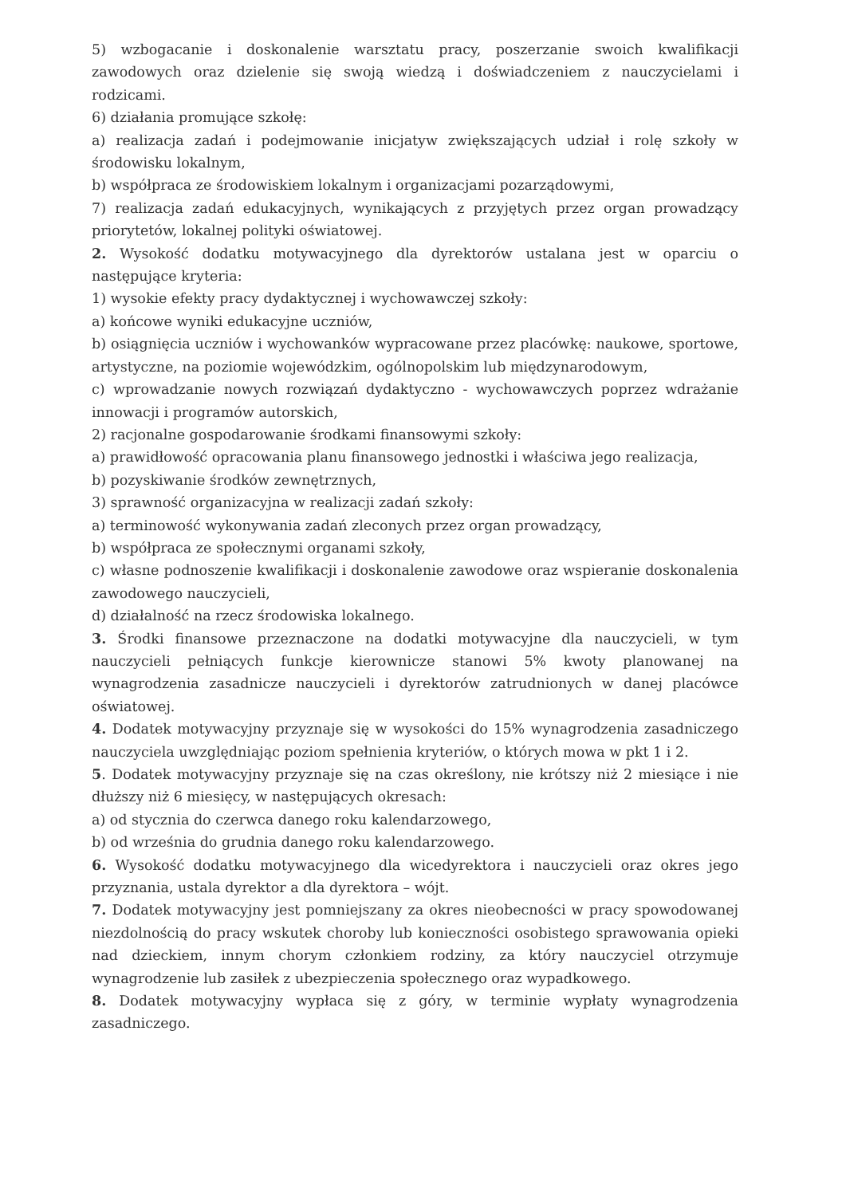5) wzbogacanie i doskonalenie warsztatu pracy, poszerzanie swoich kwalifikacji zawodowych oraz dzielenie się swoją wiedzą i doświadczeniem z nauczycielami i rodzicami.
6) działania promujące szkołę:
a) realizacja zadań i podejmowanie inicjatyw zwiększających udział i rolę szkoły w środowisku lokalnym,
b) współpraca ze środowiskiem lokalnym i organizacjami pozarządowymi,
7) realizacja zadań edukacyjnych, wynikających z przyjętych przez organ prowadzący priorytetów, lokalnej polityki oświatowej.
2. Wysokość dodatku motywacyjnego dla dyrektorów ustalana jest w oparciu o następujące kryteria:
1) wysokie efekty pracy dydaktycznej i wychowawczej szkoły:
a) końcowe wyniki edukacyjne uczniów,
b) osiągnięcia uczniów i wychowanków wypracowane przez placówkę: naukowe, sportowe, artystyczne, na poziomie wojewódzkim, ogólnopolskim lub międzynarodowym,
c) wprowadzanie nowych rozwiązań dydaktyczno - wychowawczych poprzez wdrażanie innowacji i programów autorskich,
2) racjonalne gospodarowanie środkami finansowymi szkoły:
a) prawidłowość opracowania planu finansowego jednostki i właściwa jego realizacja,
b) pozyskiwanie środków zewnętrznych,
3) sprawność organizacyjna w realizacji zadań szkoły:
a) terminowość wykonywania zadań zleconych przez organ prowadzący,
b) współpraca ze społecznymi organami szkoły,
c) własne podnoszenie kwalifikacji i doskonalenie zawodowe oraz wspieranie doskonalenia zawodowego nauczycieli,
d) działalność na rzecz środowiska lokalnego.
3. Środki finansowe przeznaczone na dodatki motywacyjne dla nauczycieli, w tym nauczycieli pełniących funkcje kierownicze stanowi 5% kwoty planowanej na wynagrodzenia zasadnicze nauczycieli i dyrektorów zatrudnionych w danej placówce oświatowej.
4. Dodatek motywacyjny przyznaje się w wysokości do 15% wynagrodzenia zasadniczego nauczyciela uwzględniając poziom spełnienia kryteriów, o których mowa w pkt 1 i 2.
5. Dodatek motywacyjny przyznaje się na czas określony, nie krótszy niż 2 miesiące i nie dłuższy niż 6 miesięcy, w następujących okresach:
a) od stycznia do czerwca danego roku kalendarzowego,
b) od września do grudnia danego roku kalendarzowego.
6. Wysokość dodatku motywacyjnego dla wicedyrektora i nauczycieli oraz okres jego przyznania, ustala dyrektor a dla dyrektora – wójt.
7. Dodatek motywacyjny jest pomniejszany za okres nieobecności w pracy spowodowanej niezdolnością do pracy wskutek choroby lub konieczności osobistego sprawowania opieki nad dzieckiem, innym chorym członkiem rodziny, za który nauczyciel otrzymuje wynagrodzenie lub zasiłek z ubezpieczenia społecznego oraz wypadkowego.
8. Dodatek motywacyjny wypłaca się z góry, w terminie wypłaty wynagrodzenia zasadniczego.